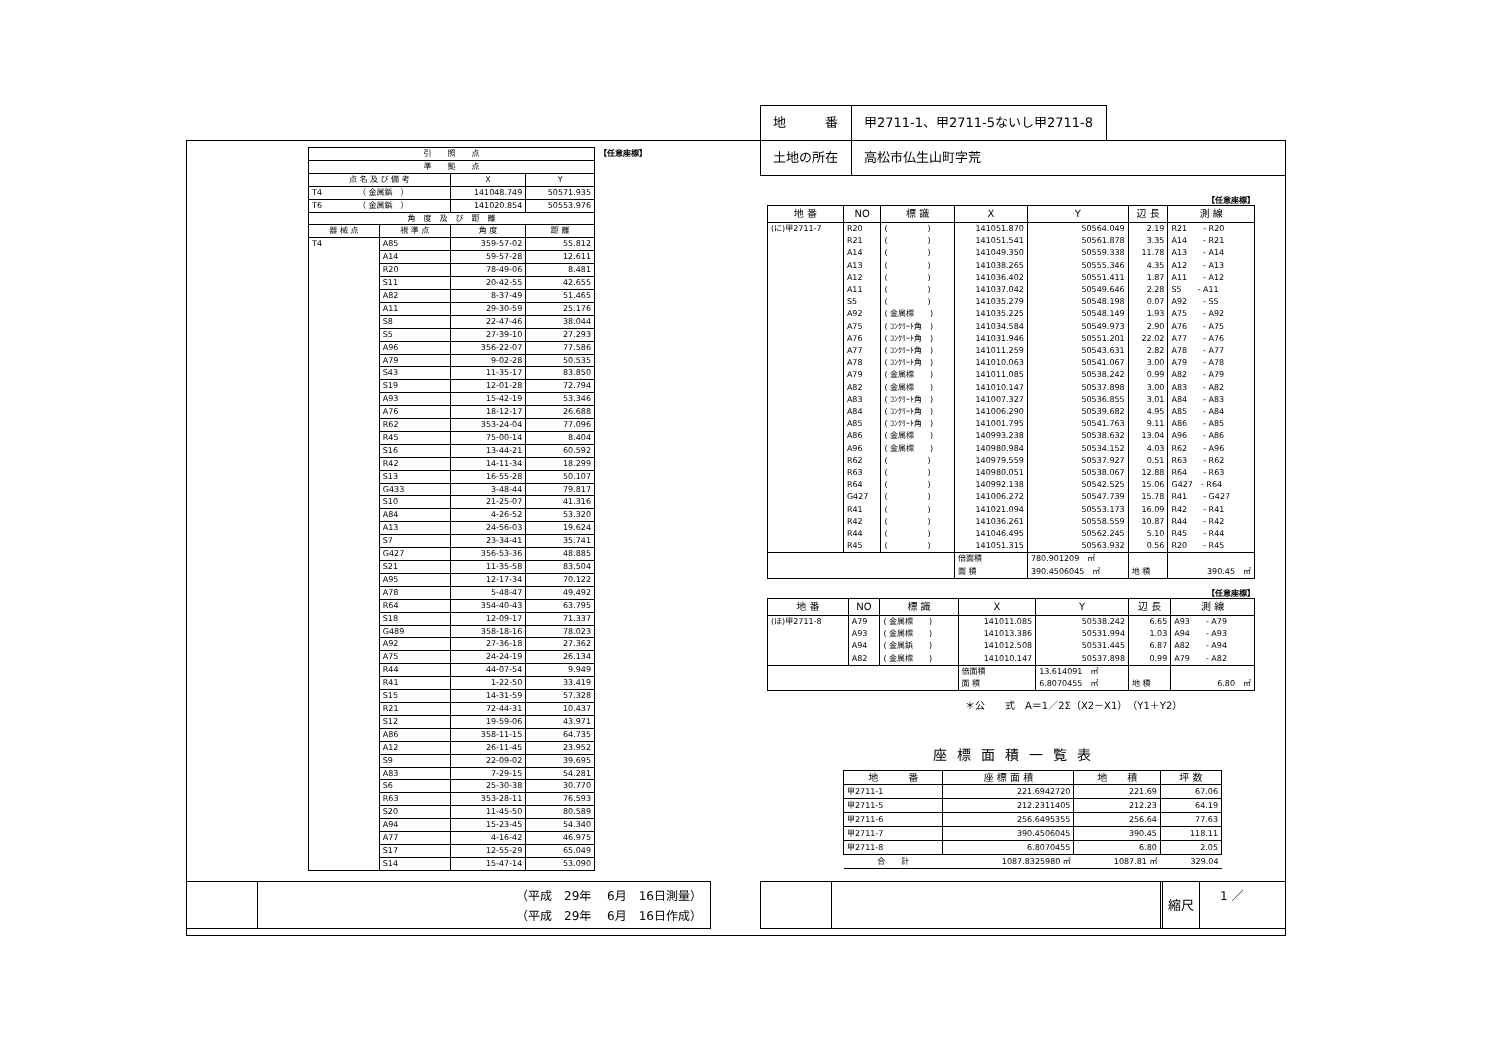| 引 照 点 | | | |
| 準 拠 点 | | | |
| 点 名 及 び 備 考 | | X | Y |
| T4 （ 金属鋲 ） | | 141048.749 | 50571.935 |
| T6 （ 金属鋲 ） | | 141020.854 | 50553.976 |
| 角 度 及 び 距 離 | | | |
| 器 械 点 | 視 準 点 | 角 度 | 距 離 |
| T4 | A85 | 359-57-02 | 55.812 |
| | A14 | 59-57-28 | 12.611 |
| | R20 | 78-49-06 | 8.481 |
| | S11 | 20-42-55 | 42.655 |
| | A82 | 8-37-49 | 51.465 |
| | A11 | 29-30-59 | 25.176 |
| | S8 | 22-47-46 | 38.044 |
| | S5 | 27-39-10 | 27.293 |
| | A96 | 356-22-07 | 77.586 |
| | A79 | 9-02-28 | 50.535 |
| | S43 | 11-35-17 | 83.850 |
| | S19 | 12-01-28 | 72.794 |
| | A93 | 15-42-19 | 53.346 |
| | A76 | 18-12-17 | 26.688 |
| | R62 | 353-24-04 | 77.096 |
| | R45 | 75-00-14 | 8.404 |
| | S16 | 13-44-21 | 60.592 |
| | R42 | 14-11-34 | 18.299 |
| | S13 | 16-55-28 | 50.107 |
| | G433 | 3-48-44 | 79.817 |
| | S10 | 21-25-07 | 41.316 |
| | A84 | 4-26-52 | 53.320 |
| | A13 | 24-56-03 | 19.624 |
| | S7 | 23-34-41 | 35.741 |
| | G427 | 356-53-36 | 48.885 |
| | S21 | 11-35-58 | 83.504 |
| | A95 | 12-17-34 | 70.122 |
| | A78 | 5-48-47 | 49.492 |
| | R64 | 354-40-43 | 63.795 |
| | S18 | 12-09-17 | 71.337 |
| | G489 | 358-18-16 | 78.023 |
| | A92 | 27-36-18 | 27.362 |
| | A75 | 24-24-19 | 26.134 |
| | R44 | 44-07-54 | 9.949 |
| | R41 | 1-22-50 | 33.419 |
| | S15 | 14-31-59 | 57.328 |
| | R21 | 72-44-31 | 10.437 |
| | S12 | 19-59-06 | 43.971 |
| | A86 | 358-11-15 | 64.735 |
| | A12 | 26-11-45 | 23.952 |
| | S9 | 22-09-02 | 39.695 |
| | A83 | 7-29-15 | 54.281 |
| | S6 | 25-30-38 | 30.770 |
| | R63 | 353-28-11 | 76.593 |
| | S20 | 11-45-50 | 80.589 |
| | A94 | 15-23-45 | 54.340 |
| | A77 | 4-16-42 | 46.975 |
| | S17 | 12-55-29 | 65.049 |
| | S14 | 15-47-14 | 53.090 |
【任意座標】
| 地 番 | 甲2711-1、甲2711-5ないし甲2711-8 | |
| 土地の所在 | 高松市仏生山町字荒 | |
【任意座標】
| 地 番 | NO | 標 識 | X | Y | 辺 長 | 測 線 |
| --- | --- | --- | --- | --- | --- | --- |
| (に)甲2711-7 | R20 | ( ) | 141051.870 | 50564.049 | 2.19 | R21 - R20 |
| | R21 | ( ) | 141051.541 | 50561.878 | 3.35 | A14 - R21 |
| | A14 | ( ) | 141049.350 | 50559.338 | 11.78 | A13 - A14 |
| | A13 | ( ) | 141038.265 | 50555.346 | 4.35 | A12 - A13 |
| | A12 | ( ) | 141036.402 | 50551.411 | 1.87 | A11 - A12 |
| | A11 | ( ) | 141037.042 | 50549.646 | 2.28 | S5 - A11 |
| | S5 | ( ) | 141035.279 | 50548.198 | 0.07 | A92 - S5 |
| | A92 | ( 金属標 ) | 141035.225 | 50548.149 | 1.93 | A75 - A92 |
| | A75 | ( ｺﾝｸﾘｰﾄ角 ) | 141034.584 | 50549.973 | 2.90 | A76 - A75 |
| | A76 | ( ｺﾝｸﾘｰﾄ角 ) | 141031.946 | 50551.201 | 22.02 | A77 - A76 |
| | A77 | ( ｺﾝｸﾘｰﾄ角 ) | 141011.259 | 50543.631 | 2.82 | A78 - A77 |
| | A78 | ( ｺﾝｸﾘｰﾄ角 ) | 141010.063 | 50541.067 | 3.00 | A79 - A78 |
| | A79 | ( 金属標 ) | 141011.085 | 50538.242 | 0.99 | A82 - A79 |
| | A82 | ( 金属標 ) | 141010.147 | 50537.898 | 3.00 | A83 - A82 |
| | A83 | ( ｺﾝｸﾘｰﾄ角 ) | 141007.327 | 50536.855 | 3.01 | A84 - A83 |
| | A84 | ( ｺﾝｸﾘｰﾄ角 ) | 141006.290 | 50539.682 | 4.95 | A85 - A84 |
| | A85 | ( ｺﾝｸﾘｰﾄ角 ) | 141001.795 | 50541.763 | 9.11 | A86 - A85 |
| | A86 | ( 金属標 ) | 140993.238 | 50538.632 | 13.04 | A96 - A86 |
| | A96 | ( 金属標 ) | 140980.984 | 50534.152 | 4.03 | R62 - A96 |
| | R62 | ( ) | 140979.559 | 50537.927 | 0.51 | R63 - R62 |
| | R63 | ( ) | 140980.051 | 50538.067 | 12.88 | R64 - R63 |
| | R64 | ( ) | 140992.138 | 50542.525 | 15.06 | G427 - R64 |
| | G427 | ( ) | 141006.272 | 50547.739 | 15.78 | R41 - G427 |
| | R41 | ( ) | 141021.094 | 50553.173 | 16.09 | R42 - R41 |
| | R42 | ( ) | 141036.261 | 50558.559 | 10.87 | R44 - R42 |
| | R44 | ( ) | 141046.495 | 50562.245 | 5.10 | R45 - R44 |
| | R45 | ( ) | 141051.315 | 50563.932 | 0.56 | R20 - R45 |
| | | | 倍面積 | 780.901209 ㎡ | | |
| | | | 面 積 | 390.4506045 ㎡ | 地 積 | 390.45 ㎡ |
【任意座標】
| 地 番 | NO | 標 識 | X | Y | 辺 長 | 測 線 |
| --- | --- | --- | --- | --- | --- | --- |
| (ほ)甲2711-8 | A79 | ( 金属標 ) | 141011.085 | 50538.242 | 6.65 | A93 - A79 |
| | A93 | ( 金属標 ) | 141013.386 | 50531.994 | 1.03 | A94 - A93 |
| | A94 | ( 金属鋲 ) | 141012.508 | 50531.445 | 6.87 | A82 - A94 |
| | A82 | ( 金属標 ) | 141010.147 | 50537.898 | 0.99 | A79 - A82 |
| | | | 倍面積 | 13.614091 ㎡ | | |
| | | | 面 積 | 6.8070455 ㎡ | 地 積 | 6.80 ㎡ |
＊公　　式　A＝1／2Σ（X2－X1）（Y1＋Y2）
座標面積一覧表
| 地 番 | 座 標 面 積 | 地 積 | 坪 数 |
| --- | --- | --- | --- |
| 甲2711-1 | 221.6942720 | 221.69 | 67.06 |
| 甲2711-5 | 212.2311405 | 212.23 | 64.19 |
| 甲2711-6 | 256.6495355 | 256.64 | 77.63 |
| 甲2711-7 | 390.4506045 | 390.45 | 118.11 |
| 甲2711-8 | 6.8070455 | 6.80 | 2.05 |
| 合 計 | 1087.8325980 ㎡ | 1087.81 ㎡ | 329.04 |
（平成　29年　 6月　16日測量）
（平成　29年　 6月　16日作成）
縮尺
1 ／